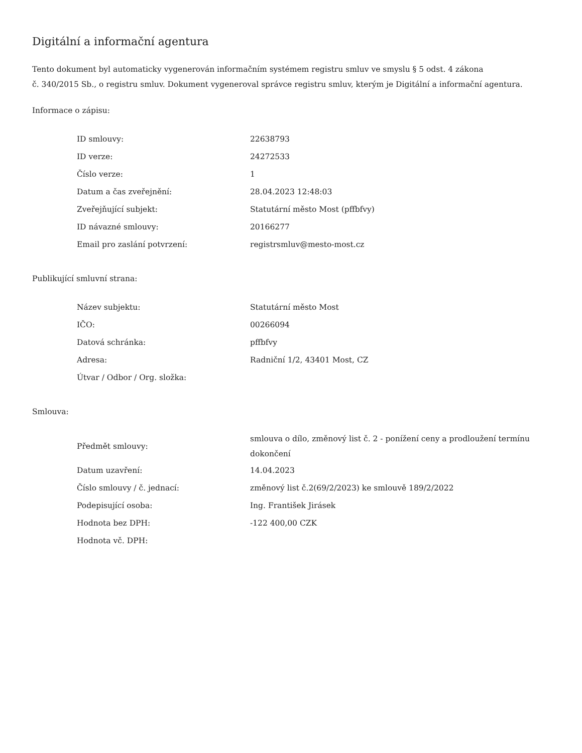Digitální a informační agentura
Tento dokument byl automaticky vygenerován informačním systémem registru smluv ve smyslu § 5 odst. 4 zákona
č. 340/2015 Sb., o registru smluv. Dokument vygeneroval správce registru smluv, kterým je Digitální a informační agentura.
Informace o zápisu:
| ID smlouvy: | 22638793 |
| ID verze: | 24272533 |
| Číslo verze: | 1 |
| Datum a čas zveřejnění: | 28.04.2023 12:48:03 |
| Zveřejňující subjekt: | Statutární město Most (pffbfvy) |
| ID návazné smlouvy: | 20166277 |
| Email pro zaslání potvrzení: | registrsmluv@mesto-most.cz |
Publikující smluvní strana:
| Název subjektu: | Statutární město Most |
| IČO: | 00266094 |
| Datová schránka: | pffbfvy |
| Adresa: | Radniční 1/2, 43401 Most, CZ |
| Útvar / Odbor / Org. složka: | |
Smlouva:
| Předmět smlouvy: | smlouva o dílo, změnový list č. 2 - ponížení ceny a prodloužení termínu dokončení |
| Datum uzavření: | 14.04.2023 |
| Číslo smlouvy / č. jednací: | změnový list č.2(69/2/2023) ke smlouvě 189/2/2022 |
| Podepisující osoba: | Ing. František Jirásek |
| Hodnota bez DPH: | -122 400,00 CZK |
| Hodnota vč. DPH: | |